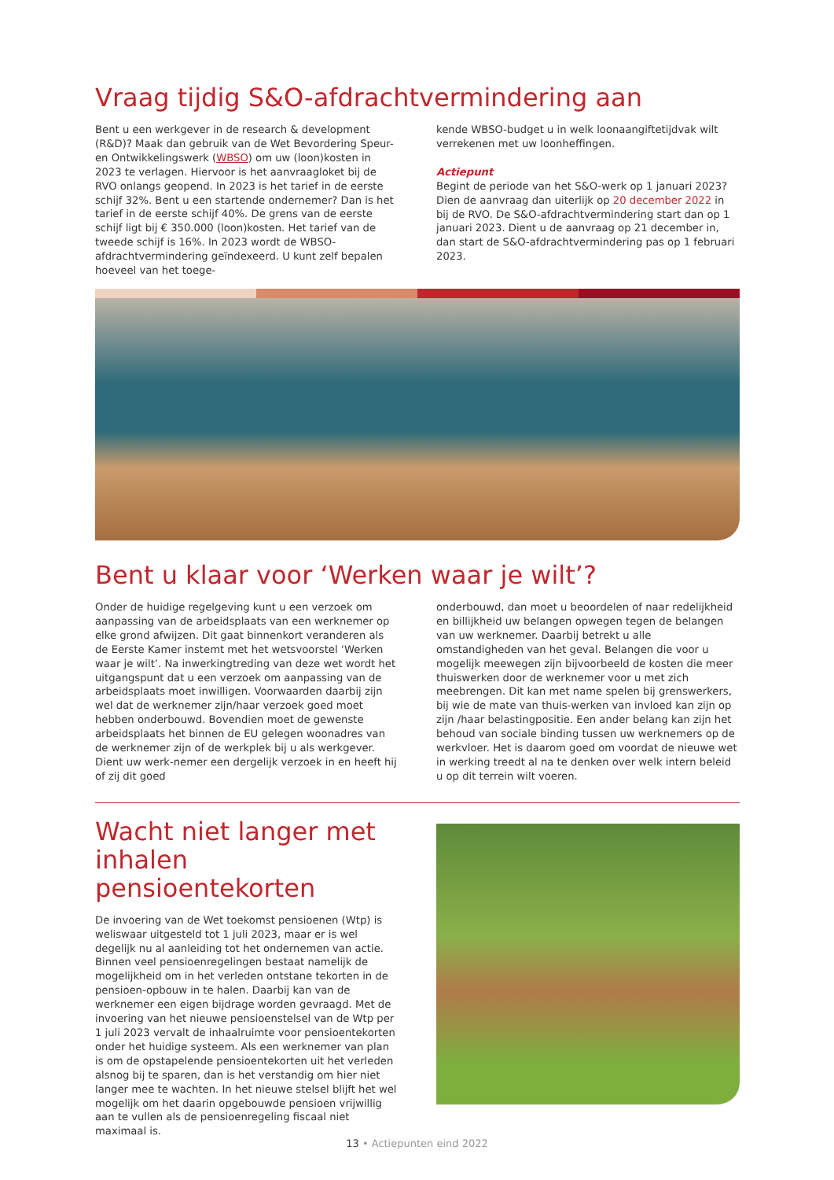Vraag tijdig S&O-afdrachtvermindering aan
Bent u een werkgever in de research & development (R&D)? Maak dan gebruik van de Wet Bevordering Speur- en Ontwikkelingswerk (WBSO) om uw (loon)kosten in 2023 te verlagen. Hiervoor is het aanvraagloket bij de RVO onlangs geopend. In 2023 is het tarief in de eerste schijf 32%. Bent u een startende ondernemer? Dan is het tarief in de eerste schijf 40%. De grens van de eerste schijf ligt bij € 350.000 (loon)kosten. Het tarief van de tweede schijf is 16%. In 2023 wordt de WBSO-afdrachtvermindering geïndexeerd. U kunt zelf bepalen hoeveel van het toege-
kende WBSO-budget u in welk loonaangiftetijdvak wilt verrekenen met uw loonheffingen.
Actiepunt
Begint de periode van het S&O-werk op 1 januari 2023? Dien de aanvraag dan uiterlijk op 20 december 2022 in bij de RVO. De S&O-afdrachtvermindering start dan op 1 januari 2023. Dient u de aanvraag op 21 december in, dan start de S&O-afdrachtvermindering pas op 1 februari 2023.
Bent u klaar voor ‘Werken waar je wilt’?
Onder de huidige regelgeving kunt u een verzoek om aanpassing van de arbeidsplaats van een werknemer op elke grond afwijzen. Dit gaat binnenkort veranderen als de Eerste Kamer instemt met het wetsvoorstel ‘Werken waar je wilt’. Na inwerkingtreding van deze wet wordt het uitgangspunt dat u een verzoek om aanpassing van de arbeidsplaats moet inwilligen. Voorwaarden daarbij zijn wel dat de werknemer zijn/haar verzoek goed moet hebben onderbouwd. Bovendien moet de gewenste arbeidsplaats het binnen de EU gelegen woonadres van de werknemer zijn of de werkplek bij u als werkgever. Dient uw werk-nemer een dergelijk verzoek in en heeft hij of zij dit goed
onderbouwd, dan moet u beoordelen of naar redelijkheid en billijkheid uw belangen opwegen tegen de belangen van uw werknemer. Daarbij betrekt u alle omstandigheden van het geval. Belangen die voor u mogelijk meewegen zijn bijvoorbeeld de kosten die meer thuiswerken door de werknemer voor u met zich meebrengen. Dit kan met name spelen bij grenswerkers, bij wie de mate van thuis-werken van invloed kan zijn op zijn /haar belastingpositie. Een ander belang kan zijn het behoud van sociale binding tussen uw werknemers op de werkvloer. Het is daarom goed om voordat de nieuwe wet in werking treedt al na te denken over welk intern beleid u op dit terrein wilt voeren.
Wacht niet langer met inhalen pensioentekorten
De invoering van de Wet toekomst pensioenen (Wtp) is weliswaar uitgesteld tot 1 juli 2023, maar er is wel degelijk nu al aanleiding tot het ondernemen van actie. Binnen veel pensioenregelingen bestaat namelijk de mogelijkheid om in het verleden ontstane tekorten in de pensioen-opbouw in te halen. Daarbij kan van de werknemer een eigen bijdrage worden gevraagd. Met de invoering van het nieuwe pensioenstelsel van de Wtp per 1 juli 2023 vervalt de inhaalruimte voor pensioentekorten onder het huidige systeem. Als een werknemer van plan is om de opstapelende pensioentekorten uit het verleden alsnog bij te sparen, dan is het verstandig om hier niet langer mee te wachten. In het nieuwe stelsel blijft het wel mogelijk om het daarin opgebouwde pensioen vrijwillig aan te vullen als de pensioenregeling fiscaal niet maximaal is.
13 • Actiepunten eind 2022